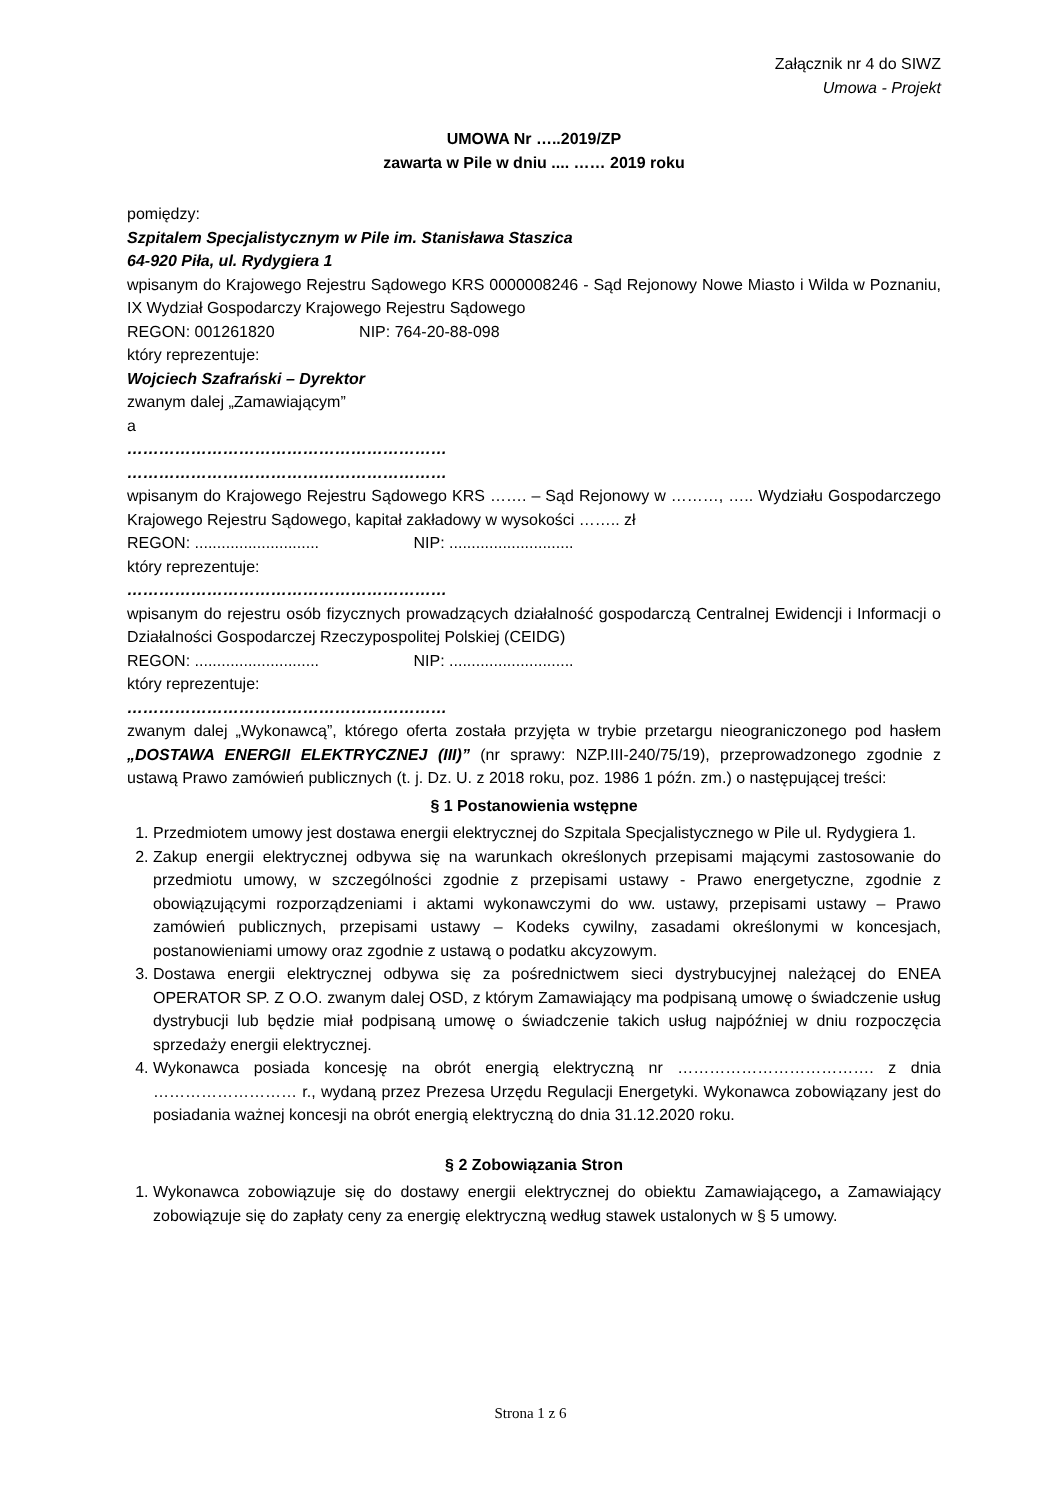Załącznik nr 4 do SIWZ
Umowa - Projekt
UMOWA Nr …..2019/ZP
zawarta w Pile w dniu .... …… 2019 roku
pomiędzy:
Szpitalem Specjalistycznym w Pile im. Stanisława Staszica
64-920 Piła, ul. Rydygiera 1
wpisanym do Krajowego Rejestru Sądowego KRS 0000008246 - Sąd Rejonowy Nowe Miasto i Wilda w Poznaniu, IX Wydział Gospodarczy Krajowego Rejestru Sądowego
REGON: 001261820 NIP: 764-20-88-098
który reprezentuje:
Wojciech Szafrański – Dyrektor
zwanym dalej „Zamawiającym”
a
……………………………………………………
……………………………………………………
wpisanym do Krajowego Rejestru Sądowego KRS ……. – Sąd Rejonowy w ………, ….. Wydziału Gospodarczego Krajowego Rejestru Sądowego, kapitał zakładowy w wysokości …….. zł
REGON: ............................ NIP: ............................
który reprezentuje:
……………………………………………………
wpisanym do rejestru osób fizycznych prowadzących działalność gospodarczą Centralnej Ewidencji i Informacji o Działalności Gospodarczej Rzeczypospolitej Polskiej (CEIDG)
REGON: ............................ NIP: ............................
który reprezentuje:
……………………………………………………
zwanym dalej „Wykonawcą”, którego oferta została przyjęta w trybie przetargu nieograniczonego pod hasłem „DOSTAWA ENERGII ELEKTRYCZNEJ (III)” (nr sprawy: NZP.III-240/75/19), przeprowadzonego zgodnie z ustawą Prawo zamówień publicznych (t. j. Dz. U. z 2018 roku, poz. 1986 1 późn. zm.) o następującej treści:
§ 1 Postanowienia wstępne
1. Przedmiotem umowy jest dostawa energii elektrycznej do Szpitala Specjalistycznego w Pile ul. Rydygiera 1.
2. Zakup energii elektrycznej odbywa się na warunkach określonych przepisami mającymi zastosowanie do przedmiotu umowy, w szczególności zgodnie z przepisami ustawy - Prawo energetyczne, zgodnie z obowiązującymi rozporządzeniami i aktami wykonawczymi do ww. ustawy, przepisami ustawy – Prawo zamówień publicznych, przepisami ustawy – Kodeks cywilny, zasadami określonymi w koncesjach, postanowieniami umowy oraz zgodnie z ustawą o podatku akcyzowym.
3. Dostawa energii elektrycznej odbywa się za pośrednictwem sieci dystrybucyjnej należącej do ENEA OPERATOR SP. Z O.O. zwanym dalej OSD, z którym Zamawiający ma podpisaną umowę o świadczenie usług dystrybucji lub będzie miał podpisaną umowę o świadczenie takich usług najpóźniej w dniu rozpoczęcia sprzedaży energii elektrycznej.
4. Wykonawca posiada koncesję na obrót energią elektryczną nr ………………………………. z dnia ……………………… r., wydaną przez Prezesa Urzędu Regulacji Energetyki. Wykonawca zobowiązany jest do posiadania ważnej koncesji na obrót energią elektryczną do dnia 31.12.2020 roku.
§ 2 Zobowiązania Stron
1. Wykonawca zobowiązuje się do dostawy energii elektrycznej do obiektu Zamawiającego, a Zamawiający zobowiązuje się do zapłaty ceny za energię elektryczną według stawek ustalonych w § 5 umowy.
Strona 1 z 6